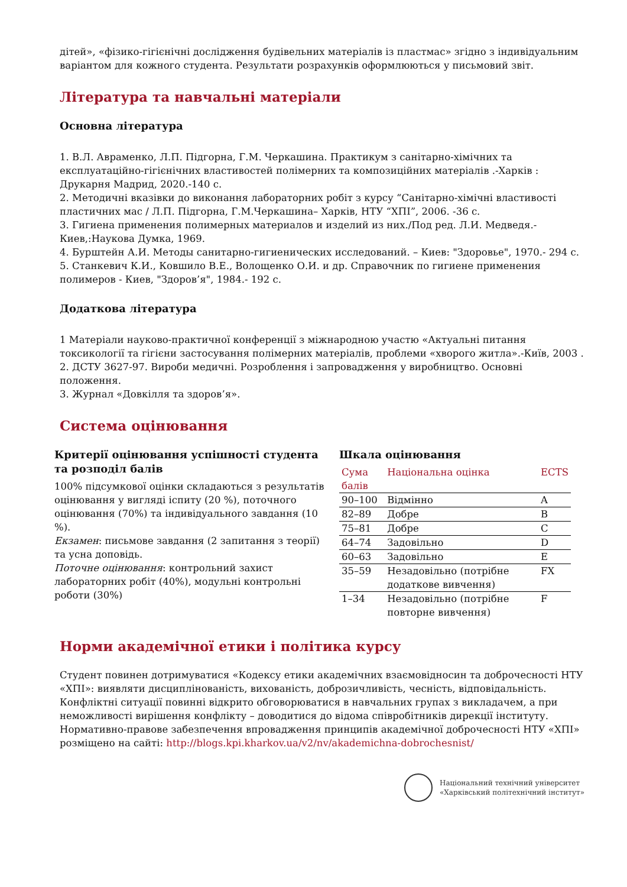дітей», «фізико-гігієнічні дослідження будівельних матеріалів із пластмас» згідно з індивідуальним варіантом для кожного студента. Результати розрахунків оформлюються у письмовий звіт.
Література та навчальні матеріали
Основна література
1. В.Л. Авраменко, Л.П. Підгорна, Г.М. Черкашина. Практикум з санітарно-хімічних та експлуатаційно-гігієнічних властивостей полімерних та композиційних матеріалів .-Харків : Друкарня Мадрид, 2020.-140 с.
2. Методичні вказівки до виконання лабораторних робіт з курсу “Санітарно-хімічні властивості пластичних мас / Л.П. Підгорна, Г.М.Черкашина– Харків, НТУ “ХПІ”, 2006. -36 с.
3. Гигиена применения полимерных материалов и изделий из них./Под ред. Л.И. Медведя.-Киев,:Наукова Думка, 1969.
4. Бурштейн А.И. Методы санитарно-гигиенических исследований. – Киев: "Здоровье", 1970.- 294 с.
5. Станкевич К.И., Ковшило В.Е., Волощенко О.И. и др. Справочник по гигиене применения полимеров - Киев, "Здоров’я", 1984.- 192 с.
Додаткова література
1 Матеріали науково-практичної конференції з міжнародною участю «Актуальні питання токсикології та гігієни застосування полімерних матеріалів, проблеми «хворого житла».-Київ, 2003 .
2. ДСТУ 3627-97. Вироби медичні. Розроблення і запровадження у виробництво. Основні положення.
3. Журнал «Довкілля та здоров’я».
Система оцінювання
Критерії оцінювання успішності студента та розподіл балів
100% підсумкової оцінки складаються з результатів оцінювання у вигляді іспиту (20 %), поточного оцінювання (70%) та індивідуального завдання (10 %).
Екзамен: письмове завдання (2 запитання з теорії) та усна доповідь.
Поточне оцінювання: контрольний захист лабораторних робіт (40%), модульні контрольні роботи (30%)
Шкала оцінювання
| Сума балів | Національна оцінка | ECTS |
| --- | --- | --- |
| 90–100 | Відмінно | A |
| 82–89 | Добре | B |
| 75–81 | Добре | C |
| 64–74 | Задовільно | D |
| 60–63 | Задовільно | E |
| 35–59 | Незадовільно (потрібне додаткове вивчення) | FX |
| 1–34 | Незадовільно (потрібне повторне вивчення) | F |
Норми академічної етики і політика курсу
Студент повинен дотримуватися «Кодексу етики академічних взаємовідносин та доброчесності НТУ «ХПІ»: виявляти дисциплінованість, вихованість, доброзичливість, чесність, відповідальність. Конфліктні ситуації повинні відкрито обговорюватися в навчальних групах з викладачем, а при неможливості вирішення конфлікту – доводитися до відома співробітників дирекції інституту. Нормативно-правове забезпечення впровадження принципів академічної доброчесності НТУ «ХПІ» розміщено на сайті: http://blogs.kpi.kharkov.ua/v2/nv/akademichna-dobrochesnist/
Національний технічний університет
«Харківський політехнічний інститут»